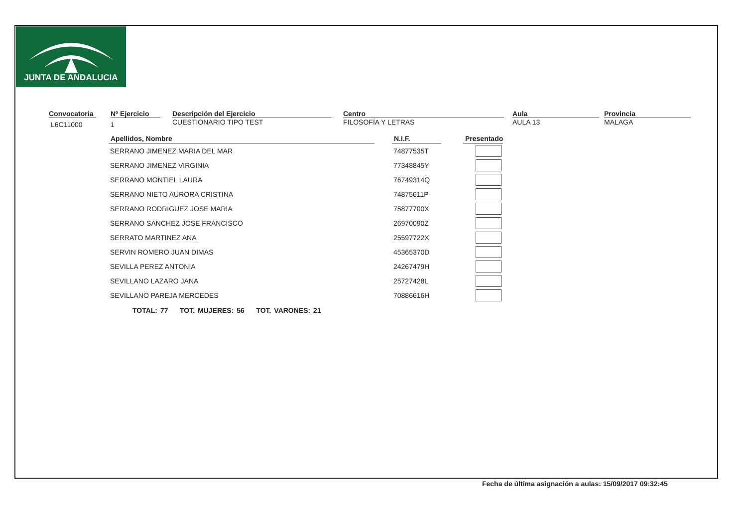JUNTA DE ANDALUCIA
Convocatoria
L6C11000
Nº Ejercicio
1
Descripción del Ejercicio
CUESTIONARIO TIPO TEST
Centro
FILOSOFÍA Y LETRAS
Aula
AULA 13
Provincia
MALAGA
| Apellidos, Nombre | | N.I.F. | | Presentado |
| --- | --- | --- | --- | --- |
| SERRANO JIMENEZ MARIA DEL MAR | | 74877535T | | |
| SERRANO JIMENEZ VIRGINIA | | 77348845Y | | |
| SERRANO MONTIEL LAURA | | 76749314Q | | |
| SERRANO NIETO AURORA CRISTINA | | 74875611P | | |
| SERRANO RODRIGUEZ JOSE MARIA | | 75877700X | | |
| SERRANO SANCHEZ JOSE FRANCISCO | | 26970090Z | | |
| SERRATO MARTINEZ ANA | | 25597722X | | |
| SERVIN ROMERO JUAN DIMAS | | 45365370D | | |
| SEVILLA PEREZ ANTONIA | | 24267479H | | |
| SEVILLANO LAZARO JANA | | 25727428L | | |
| SEVILLANO PAREJA MERCEDES | | 70886616H | | |
TOTAL: 77 TOT. MUJERES: 56 TOT. VARONES: 21
Fecha de última asignación a aulas: 15/09/2017 09:32:45